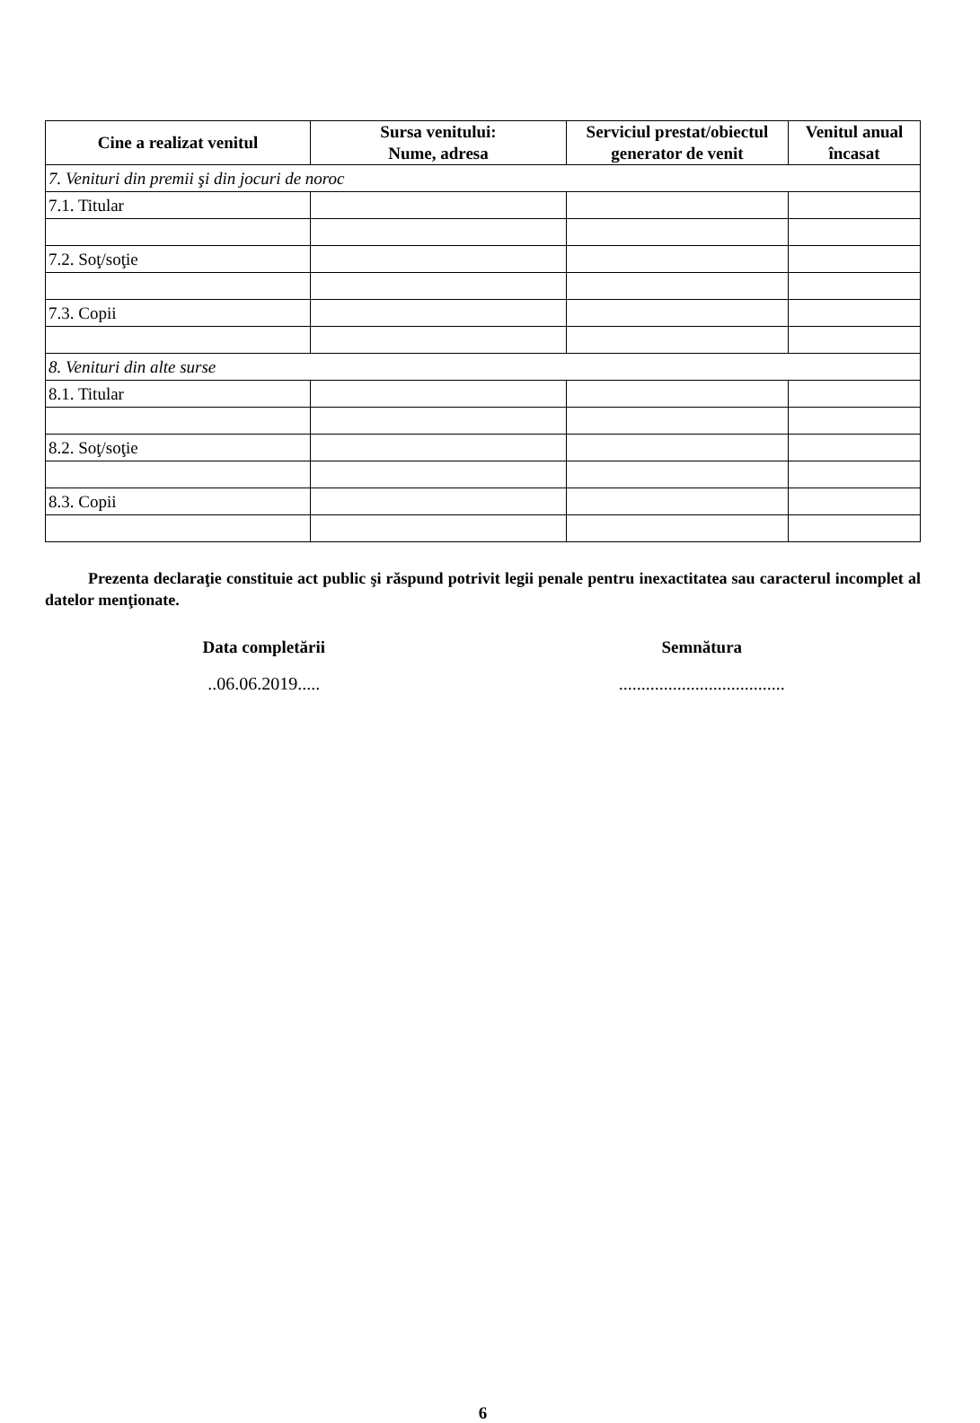| Cine a realizat venitul | Sursa venitului: Nume, adresa | Serviciul prestat/obiectul generator de venit | Venitul anual încasat |
| --- | --- | --- | --- |
| 7. Venituri din premii şi din jocuri de noroc | | | |
| 7.1. Titular | | | |
| 7.2. Soţ/soţie | | | |
| 7.3. Copii | | | |
| 8. Venituri din alte surse | | | |
| 8.1. Titular | | | |
| 8.2. Soţ/soţie | | | |
| 8.3. Copii | | | |
Prezenta declaraţie constituie act public şi răspund potrivit legii penale pentru inexactitatea sau caracterul incomplet al datelor menţionate.
Data completării Semnătura
..06.06.2019..... .....................................
6